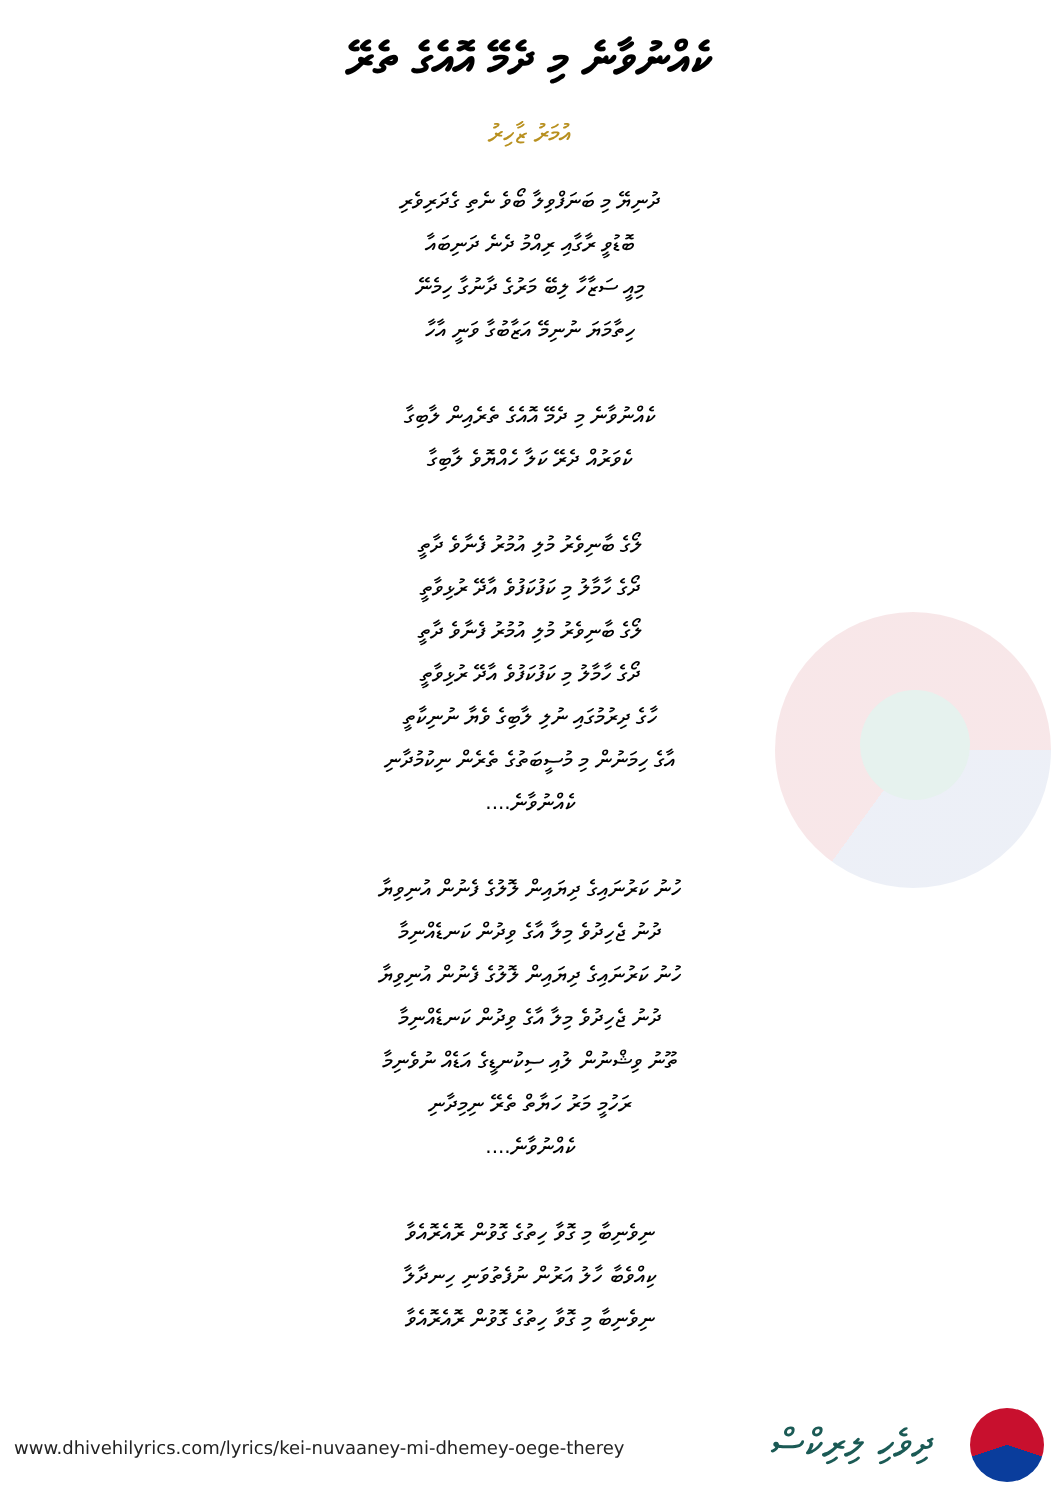ކެއްނުވާނެ މި ދެމޭ އޮއެގެ ތެރޭ
އުމަރު ޒާހިރު
ދުނިޔޭ މި ބަނަފްވިލާ ބޯވެ ނެތި ގެދަރިވެރި
ބޮޑުވީ ރާގާއި ރިއްމު ދެނެ ދަނިބައާ
މިއީ ސަޒާހާ ލިބޭ މަރުގެ ދާނުގާ ހިމެނޭ
ހިތާމަޔަ ނުނިމޭ އަޒާބުގާ ވަނީ އާހާ
ކެއްނުވާނެ މި ދެމޭ އޮއެގެ ތެރެއިން ލާބިގާ
ކެވަރުއް ދެރޭ ކަލާ ހެއްޔޮވެ ލާބިގާ
ލޯގެ ބާނިވެރު މުލި އުމުރު ފެނާވެ ދާތީ
ދޯގެ ހާމާލު މި ކަފުކަފުވެ އާދޭ ރުޅިވާތީ
ލޯގެ ބާނިވެރު މުލި އުމުރު ފެނާވެ ދާތީ
ދޯގެ ހާމާލު މި ކަފުކަފުވެ އާދޭ ރުޅިވާތީ
ހާގެ ދިރުމުގައި ނުލި ލާބިގެ ވެޔާ ނުނިކާތީ
އާގެ ހިމަނުން މި މުސީބަތުގެ ތެރެން ނިކުމުދާނި
ކެއްނުވާނެ....
ހުނު ކަރުނައިގެ ދިޔައިން ލޮލުގެ ފެނުން އުނިވިޔާ
ދުނު ޖެހިދުވެ މިލާ އާގެ ވިދުން ކަނޑެއްނިމާ
ހުނު ކަރުނައިގެ ދިޔައިން ލޮލުގެ ފެނުން އުނިވިޔާ
ދުނު ޖެހިދުވެ މިލާ އާގެ ވިދުން ކަނޑެއްނިމާ
ތޫނު ވިޝްނުން ލުއި ސިކުނޑީގެ އަޑެއް ނުވެނިމާ
ރަހުމީ މަރު ހަޔާތް ތެރޭ ނިމިދާނި
ކެއްނުވާނެ....
ނިވެނިބާ މި ގޮވާ ހިތުގެ ގޮވުން ރޮއެރޮއެވާ
ކިއްވެބާ ހާލު އަރުން ނުފެތުވަނި ހިނދާލާ
ނިވެނިބާ މި ގޮވާ ހިތުގެ ގޮވުން ރޮއެރޮއެވާ
www.dhivehilyrics.com/lyrics/kei-nuvaaney-mi-dhemey-oege-therey
ދިވެހި ލިރިކްސް